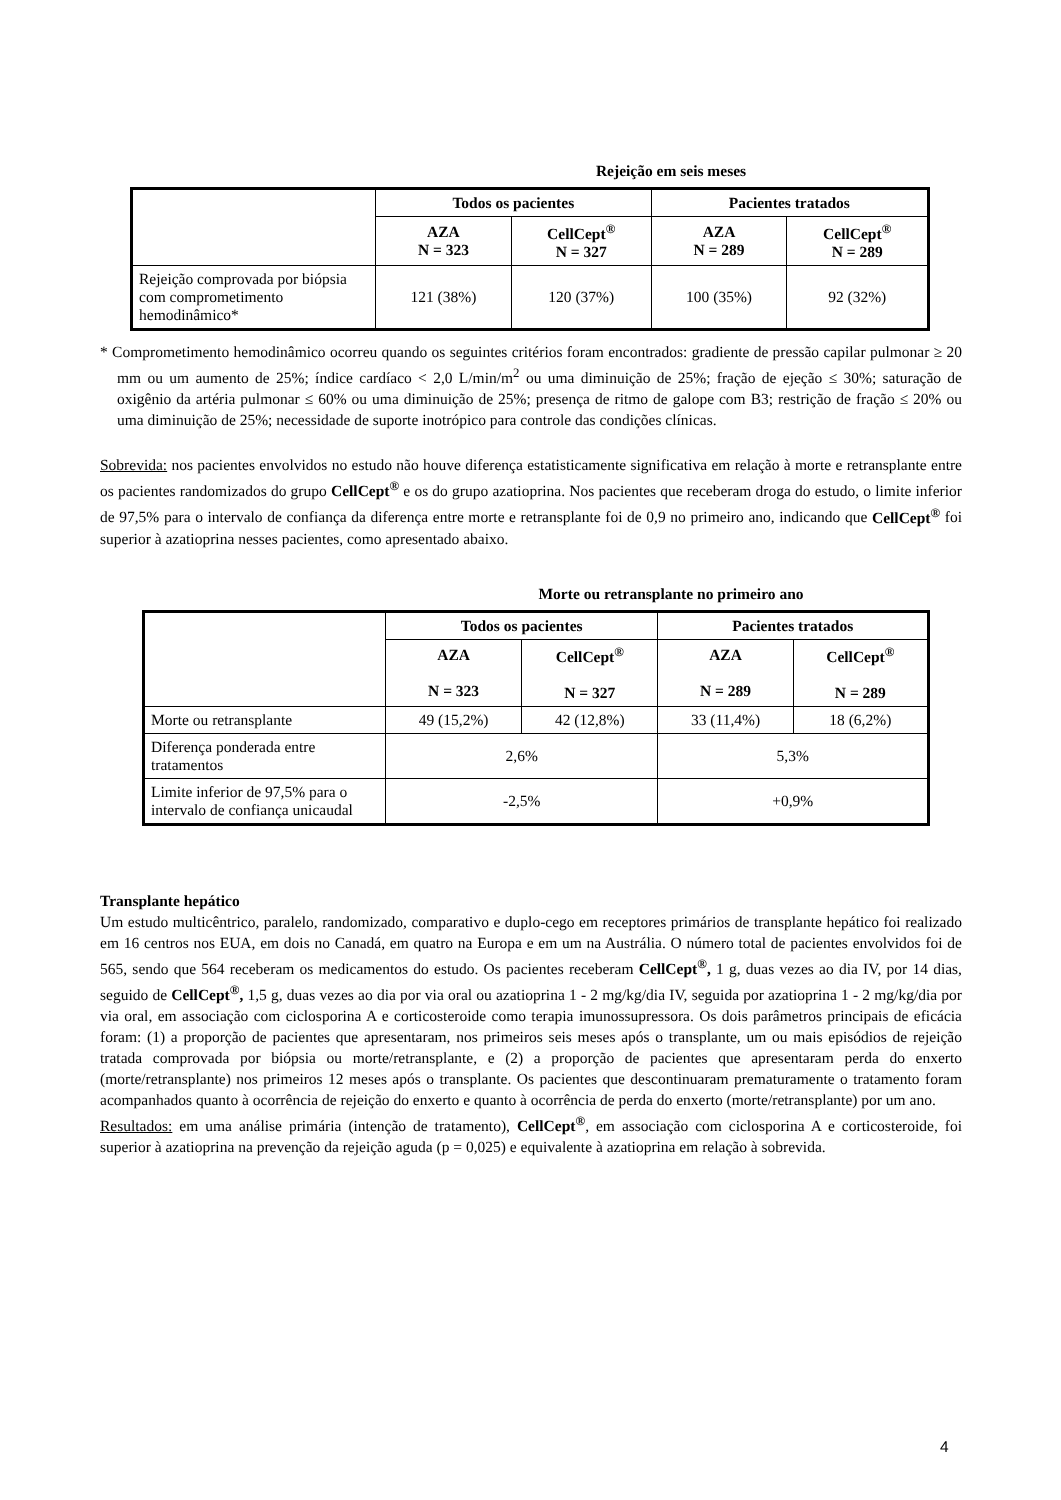Rejeição em seis meses
| | Todos os pacientes | | Pacientes tratados | |
| --- | --- | --- | --- | --- |
| | AZA N = 323 | CellCept<sup>®</sup> N = 327 | AZA N = 289 | CellCept<sup>®</sup> N = 289 |
| Rejeição comprovada por biópsia com comprometimento hemodinâmico* | 121 (38%) | 120 (37%) | 100 (35%) | 92 (32%) |
* Comprometimento hemodinâmico ocorreu quando os seguintes critérios foram encontrados: gradiente de pressão capilar pulmonar ≥ 20 mm ou um aumento de 25%; índice cardíaco < 2,0 L/min/m<sup>2</sup> ou uma diminuição de 25%; fração de ejeção ≤ 30%; saturação de oxigênio da artéria pulmonar ≤ 60% ou uma diminuição de 25%; presença de ritmo de galope com B3; restrição de fração ≤ 20% ou uma diminuição de 25%; necessidade de suporte inotrópico para controle das condições clínicas.
Sobrevida: nos pacientes envolvidos no estudo não houve diferença estatisticamente significativa em relação à morte e retransplante entre os pacientes randomizados do grupo CellCept<sup>®</sup> e os do grupo azatioprina. Nos pacientes que receberam droga do estudo, o limite inferior de 97,5% para o intervalo de confiança da diferença entre morte e retransplante foi de 0,9 no primeiro ano, indicando que CellCept<sup>®</sup> foi superior à azatioprina nesses pacientes, como apresentado abaixo.
Morte ou retransplante no primeiro ano
| | Todos os pacientes | | Pacientes tratados | |
| --- | --- | --- | --- | --- |
| | AZA N = 323 | CellCept<sup>®</sup> N = 327 | AZA N = 289 | CellCept<sup>®</sup> N = 289 |
| Morte ou retransplante | 49 (15,2%) | 42 (12,8%) | 33 (11,4%) | 18 (6,2%) |
| Diferença ponderada entre tratamentos | 2,6% | | 5,3% | |
| Limite inferior de 97,5% para o intervalo de confiança unicaudal | -2,5% | | +0,9% | |
Transplante hepático
Um estudo multicêntrico, paralelo, randomizado, comparativo e duplo-cego em receptores primários de transplante hepático foi realizado em 16 centros nos EUA, em dois no Canadá, em quatro na Europa e em um na Austrália. O número total de pacientes envolvidos foi de 565, sendo que 564 receberam os medicamentos do estudo. Os pacientes receberam CellCept<sup>®</sup>, 1 g, duas vezes ao dia IV, por 14 dias, seguido de CellCept<sup>®</sup>, 1,5 g, duas vezes ao dia por via oral ou azatioprina 1 - 2 mg/kg/dia IV, seguida por azatioprina 1 - 2 mg/kg/dia por via oral, em associação com ciclosporina A e corticosteroide como terapia imunossupressora. Os dois parâmetros principais de eficácia foram: (1) a proporção de pacientes que apresentaram, nos primeiros seis meses após o transplante, um ou mais episódios de rejeição tratada comprovada por biópsia ou morte/retransplante, e (2) a proporção de pacientes que apresentaram perda do enxerto (morte/retransplante) nos primeiros 12 meses após o transplante. Os pacientes que descontinuaram prematuramente o tratamento foram acompanhados quanto à ocorrência de rejeição do enxerto e quanto à ocorrência de perda do enxerto (morte/retransplante) por um ano.
Resultados: em uma análise primária (intenção de tratamento), CellCept<sup>®</sup>, em associação com ciclosporina A e corticosteroide, foi superior à azatioprina na prevenção da rejeição aguda (p = 0,025) e equivalente à azatioprina em relação à sobrevida.
4